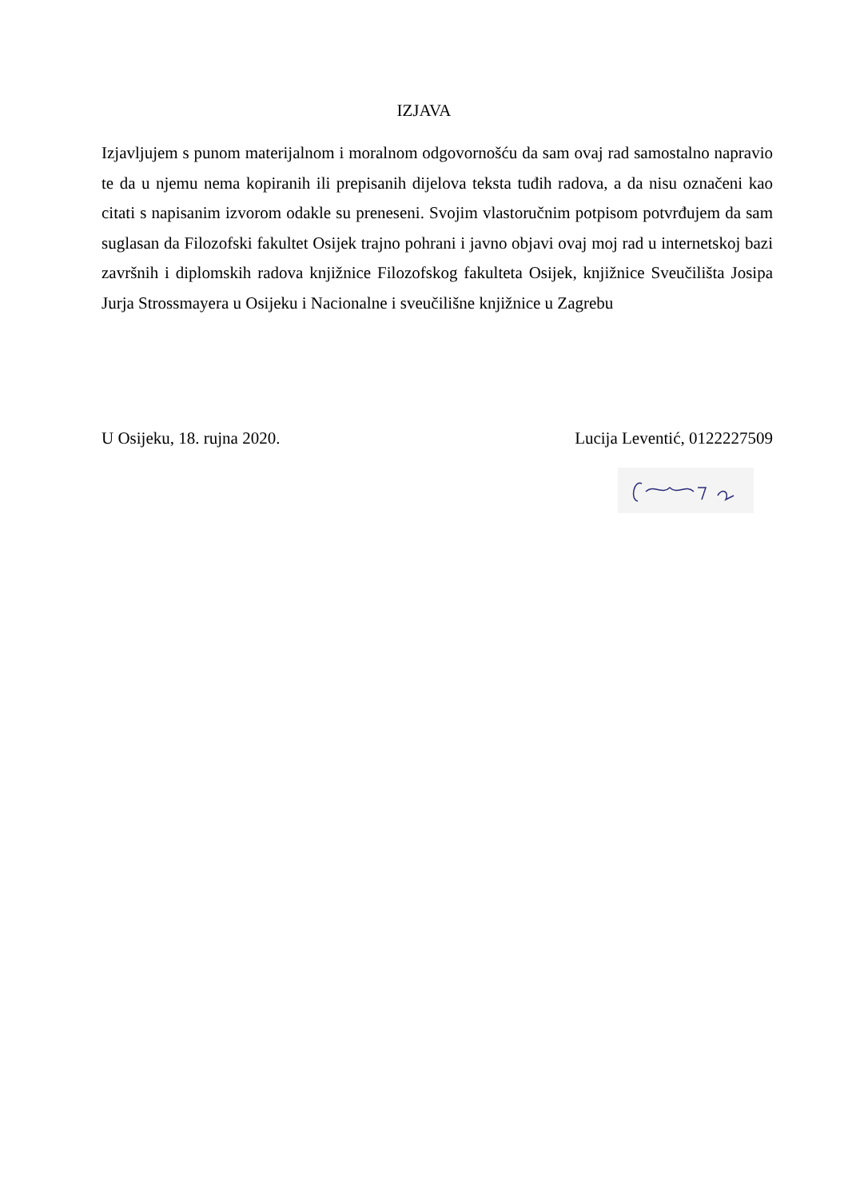IZJAVA
Izjavljujem s punom materijalnom i moralnom odgovornošću da sam ovaj rad samostalno napravio te da u njemu nema kopiranih ili prepisanih dijelova teksta tuđih radova, a da nisu označeni kao citati s napisanim izvorom odakle su preneseni. Svojim vlastoručnim potpisom potvrđujem da sam suglasan da Filozofski fakultet Osijek trajno pohrani i javno objavi ovaj moj rad u internetskoj bazi završnih i diplomskih radova knjižnice Filozofskog fakulteta Osijek, knjižnice Sveučilišta Josipa Jurja Strossmayera u Osijeku i Nacionalne i sveučilišne knjižnice u Zagrebu
U Osijeku, 18. rujna 2020. Lucija Leventić, 0122227509